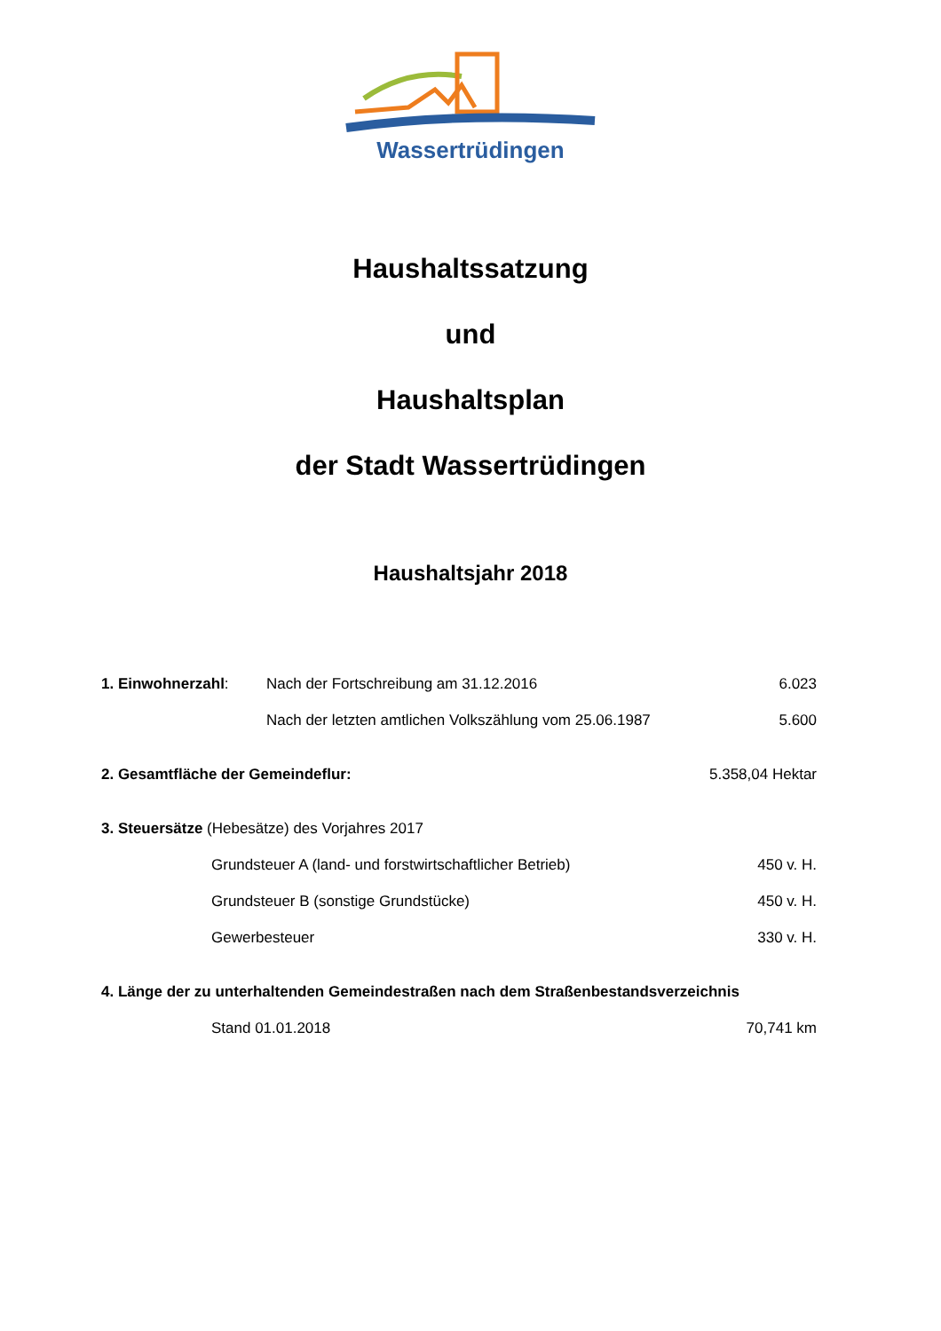Wassertrüdingen
Haushaltssatzung
und
Haushaltsplan
der Stadt Wassertrüdingen
Haushaltsjahr 2018
1. Einwohnerzahl: Nach der Fortschreibung am 31.12.2016 6.023
Nach der letzten amtlichen Volkszählung vom 25.06.1987 5.600
2. Gesamtfläche der Gemeindeflur: 5.358,04 Hektar
3. Steuersätze (Hebesätze) des Vorjahres 2017
Grundsteuer A (land- und forstwirtschaftlicher Betrieb) 450 v. H.
Grundsteuer B (sonstige Grundstücke) 450 v. H.
Gewerbesteuer 330 v. H.
4. Länge der zu unterhaltenden Gemeindestraßen nach dem Straßenbestandsverzeichnis
Stand 01.01.2018 70,741 km